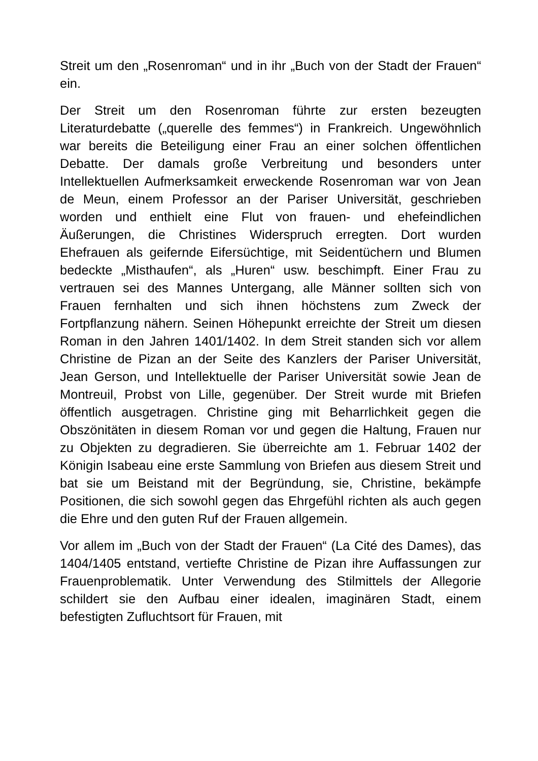Streit um den „Rosenroman“ und in ihr „Buch von der Stadt der Frauen“ ein.
Der Streit um den Rosenroman führte zur ersten bezeugten Literaturdebatte („querelle des femmes“) in Frankreich. Ungewöhnlich war bereits die Beteiligung einer Frau an einer solchen öffentlichen Debatte. Der damals große Verbreitung und besonders unter Intellektuellen Aufmerksamkeit erweckende Rosenroman war von Jean de Meun, einem Professor an der Pariser Universität, geschrieben worden und enthielt eine Flut von frauen- und ehefeindlichen Äußerungen, die Christines Widerspruch erregten. Dort wurden Ehefrauen als geifernde Eifersüchtige, mit Seidentüchern und Blumen bedeckte „Misthaufen“, als „Huren“ usw. beschimpft. Einer Frau zu vertrauen sei des Mannes Untergang, alle Männer sollten sich von Frauen fernhalten und sich ihnen höchstens zum Zweck der Fortpflanzung nähern. Seinen Höhepunkt erreichte der Streit um diesen Roman in den Jahren 1401/1402. In dem Streit standen sich vor allem Christine de Pizan an der Seite des Kanzlers der Pariser Universität, Jean Gerson, und Intellektuelle der Pariser Universität sowie Jean de Montreuil, Probst von Lille, gegenüber. Der Streit wurde mit Briefen öffentlich ausgetragen. Christine ging mit Beharrlichkeit gegen die Obszönitäten in diesem Roman vor und gegen die Haltung, Frauen nur zu Objekten zu degradieren. Sie überreichte am 1. Februar 1402 der Königin Isabeau eine erste Sammlung von Briefen aus diesem Streit und bat sie um Beistand mit der Begründung, sie, Christine, bekämpfe Positionen, die sich sowohl gegen das Ehrgefühl richten als auch gegen die Ehre und den guten Ruf der Frauen allgemein.
Vor allem im „Buch von der Stadt der Frauen“ (La Cité des Dames), das 1404/1405 entstand, vertiefte Christine de Pizan ihre Auffassungen zur Frauenproblematik. Unter Verwendung des Stilmittels der Allegorie schildert sie den Aufbau einer idealen, imaginären Stadt, einem befestigten Zufluchtsort für Frauen, mit